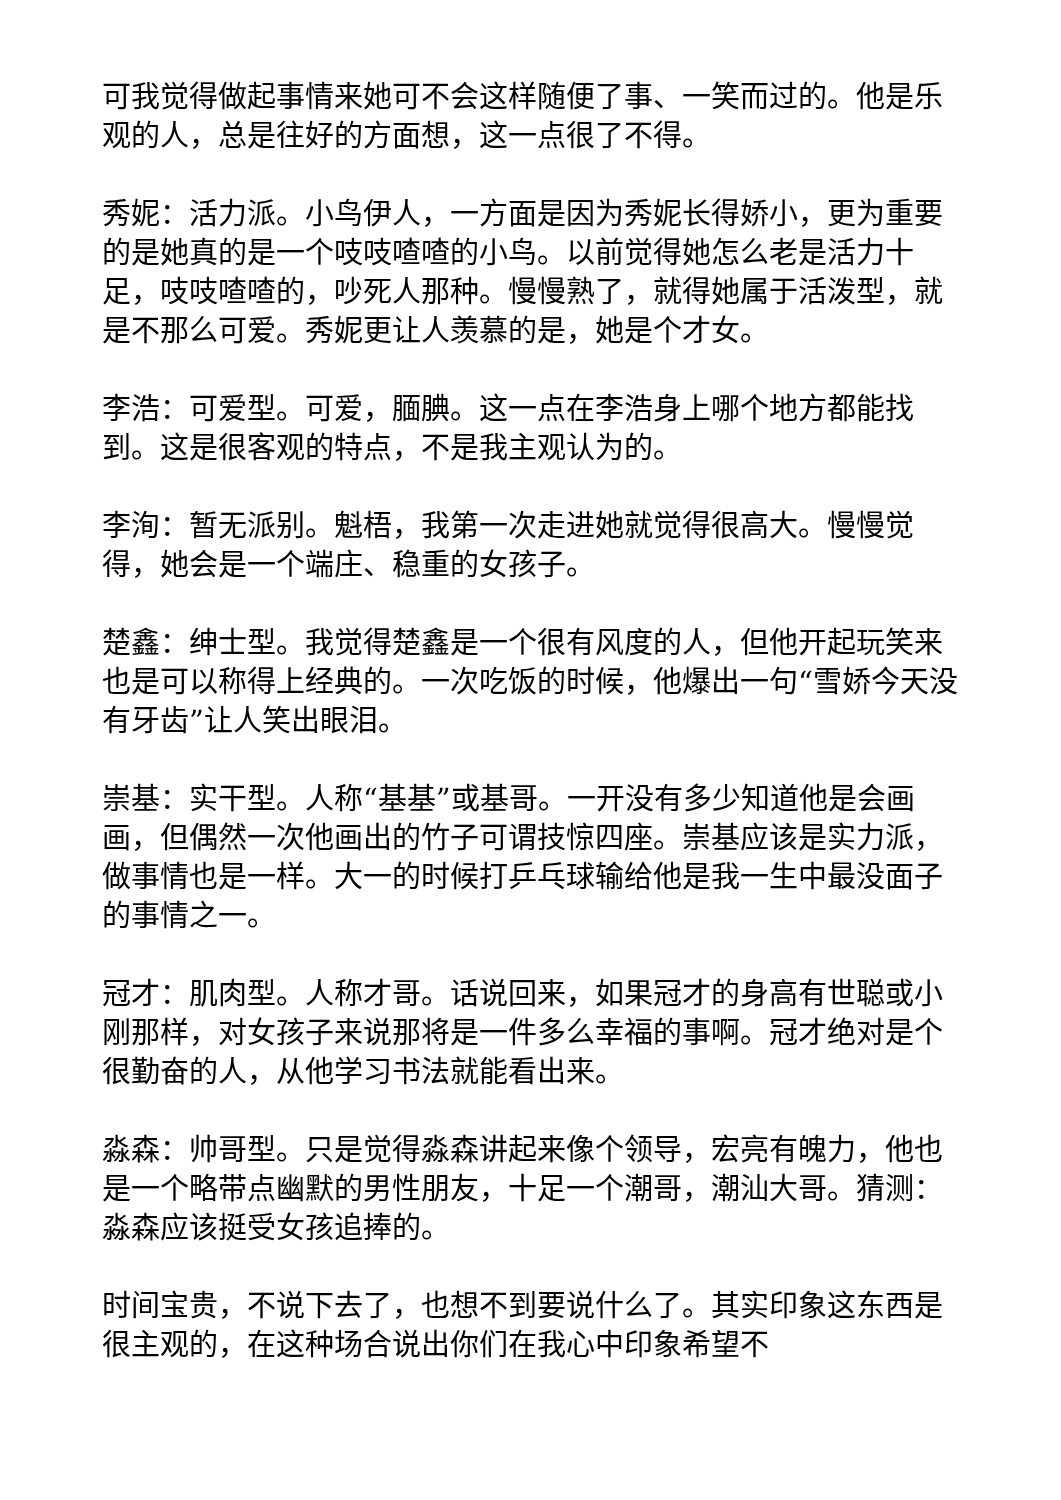可我觉得做起事情来她可不会这样随便了事、一笑而过的。他是乐观的人，总是往好的方面想，这一点很了不得。
秀妮：活力派。小鸟伊人，一方面是因为秀妮长得娇小，更为重要的是她真的是一个吱吱喳喳的小鸟。以前觉得她怎么老是活力十足，吱吱喳喳的，吵死人那种。慢慢熟了，就得她属于活泼型，就是不那么可爱。秀妮更让人羡慕的是，她是个才女。
李浩：可爱型。可爱，腼腆。这一点在李浩身上哪个地方都能找到。这是很客观的特点，不是我主观认为的。
李洵：暂无派别。魁梧，我第一次走进她就觉得很高大。慢慢觉得，她会是一个端庄、稳重的女孩子。
楚鑫：绅士型。我觉得楚鑫是一个很有风度的人，但他开起玩笑来也是可以称得上经典的。一次吃饭的时候，他爆出一句“雪娇今天没有牙齿”让人笑出眼泪。
崇基：实干型。人称“基基”或基哥。一开没有多少知道他是会画画，但偶然一次他画出的竹子可谓技惊四座。崇基应该是实力派，做事情也是一样。大一的时候打乒乓球输给他是我一生中最没面子的事情之一。
冠才：肌肉型。人称才哥。话说回来，如果冠才的身高有世聪或小刚那样，对女孩子来说那将是一件多么幸福的事啊。冠才绝对是个很勤奋的人，从他学习书法就能看出来。
淼森：帅哥型。只是觉得淼森讲起来像个领导，宏亮有魄力，他也是一个略带点幽默的男性朋友，十足一个潮哥，潮汕大哥。猜测：淼森应该挺受女孩追捧的。
时间宝贵，不说下去了，也想不到要说什么了。其实印象这东西是很主观的，在这种场合说出你们在我心中印象希望不